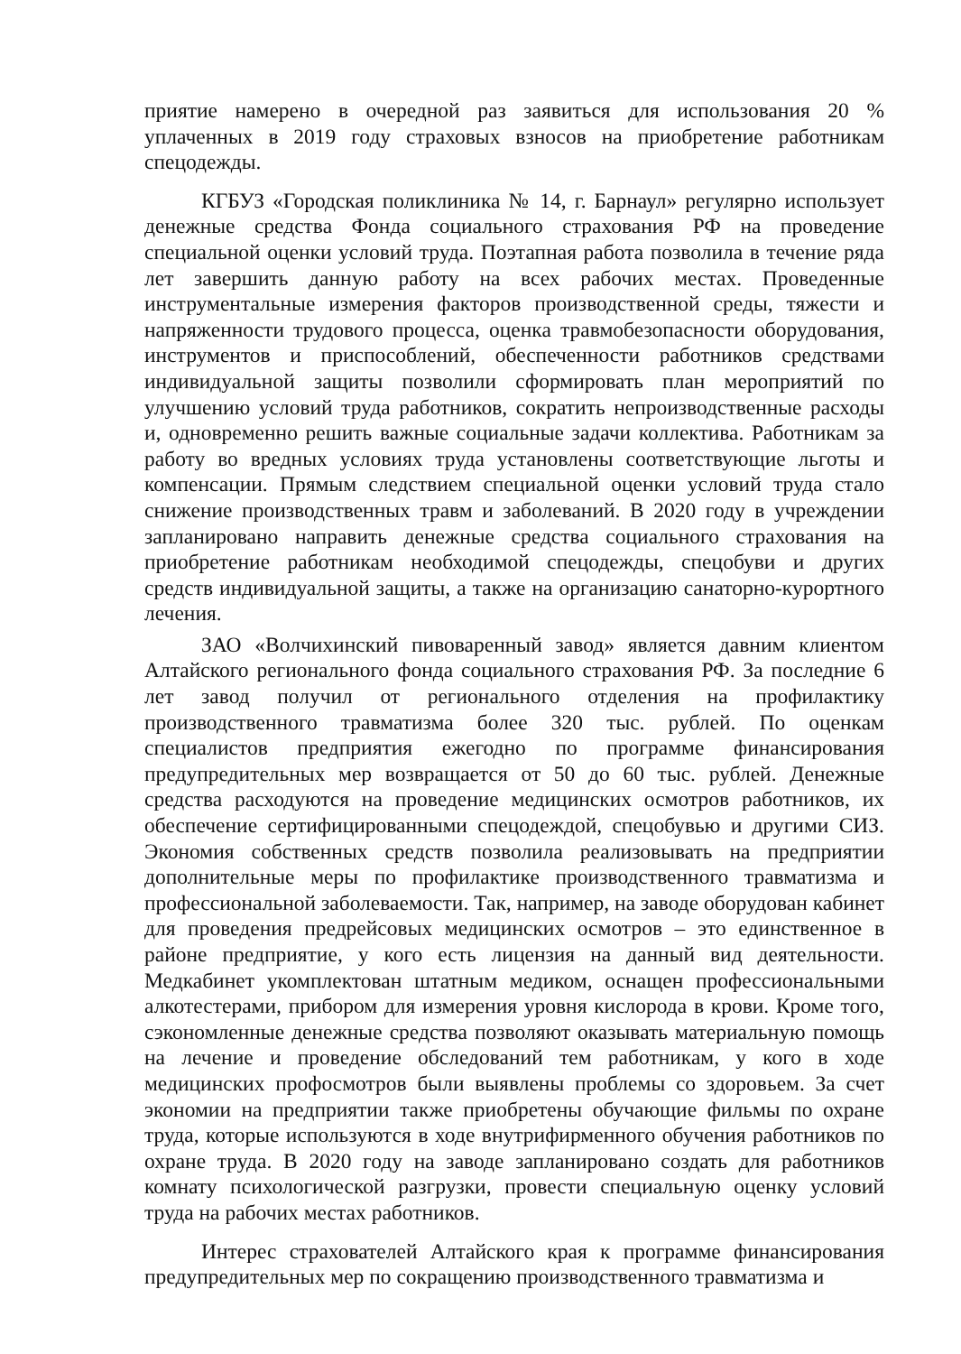приятие намерено в очередной раз заявиться для использования 20 % уплаченных в 2019 году страховых взносов на приобретение работникам спецодежды.
КГБУЗ «Городская поликлиника № 14, г. Барнаул» регулярно использует денежные средства Фонда социального страхования РФ на проведение специальной оценки условий труда. Поэтапная работа позволила в течение ряда лет завершить данную работу на всех рабочих местах. Проведенные инструментальные измерения факторов производственной среды, тяжести и напряженности трудового процесса, оценка травмобезопасности оборудования, инструментов и приспособлений, обеспеченности работников средствами индивидуальной защиты позволили сформировать план мероприятий по улучшению условий труда работников, сократить непроизводственные расходы и, одновременно решить важные социальные задачи коллектива. Работникам за работу во вредных условиях труда установлены соответствующие льготы и компенсации. Прямым следствием специальной оценки условий труда стало снижение производственных травм и заболеваний. В 2020 году в учреждении запланировано направить денежные средства социального страхования на приобретение работникам необходимой спецодежды, спецобуви и других средств индивидуальной защиты, а также на организацию санаторно-курортного лечения.
ЗАО «Волчихинский пивоваренный завод» является давним клиентом Алтайского регионального фонда социального страхования РФ. За последние 6 лет завод получил от регионального отделения на профилактику производственного травматизма более 320 тыс. рублей. По оценкам специалистов предприятия ежегодно по программе финансирования предупредительных мер возвращается от 50 до 60 тыс. рублей. Денежные средства расходуются на проведение медицинских осмотров работников, их обеспечение сертифицированными спецодеждой, спецобувью и другими СИЗ. Экономия собственных средств позволила реализовывать на предприятии дополнительные меры по профилактике производственного травматизма и профессиональной заболеваемости. Так, например, на заводе оборудован кабинет для проведения предрейсовых медицинских осмотров – это единственное в районе предприятие, у кого есть лицензия на данный вид деятельности. Медкабинет укомплектован штатным медиком, оснащен профессиональными алкотестерами, прибором для измерения уровня кислорода в крови. Кроме того, сэкономленные денежные средства позволяют оказывать материальную помощь на лечение и проведение обследований тем работникам, у кого в ходе медицинских профосмотров были выявлены проблемы со здоровьем. За счет экономии на предприятии также приобретены обучающие фильмы по охране труда, которые используются в ходе внутрифирменного обучения работников по охране труда. В 2020 году на заводе запланировано создать для работников комнату психологической разгрузки, провести специальную оценку условий труда на рабочих местах работников.
Интерес страхователей Алтайского края к программе финансирования предупредительных мер по сокращению производственного травматизма и